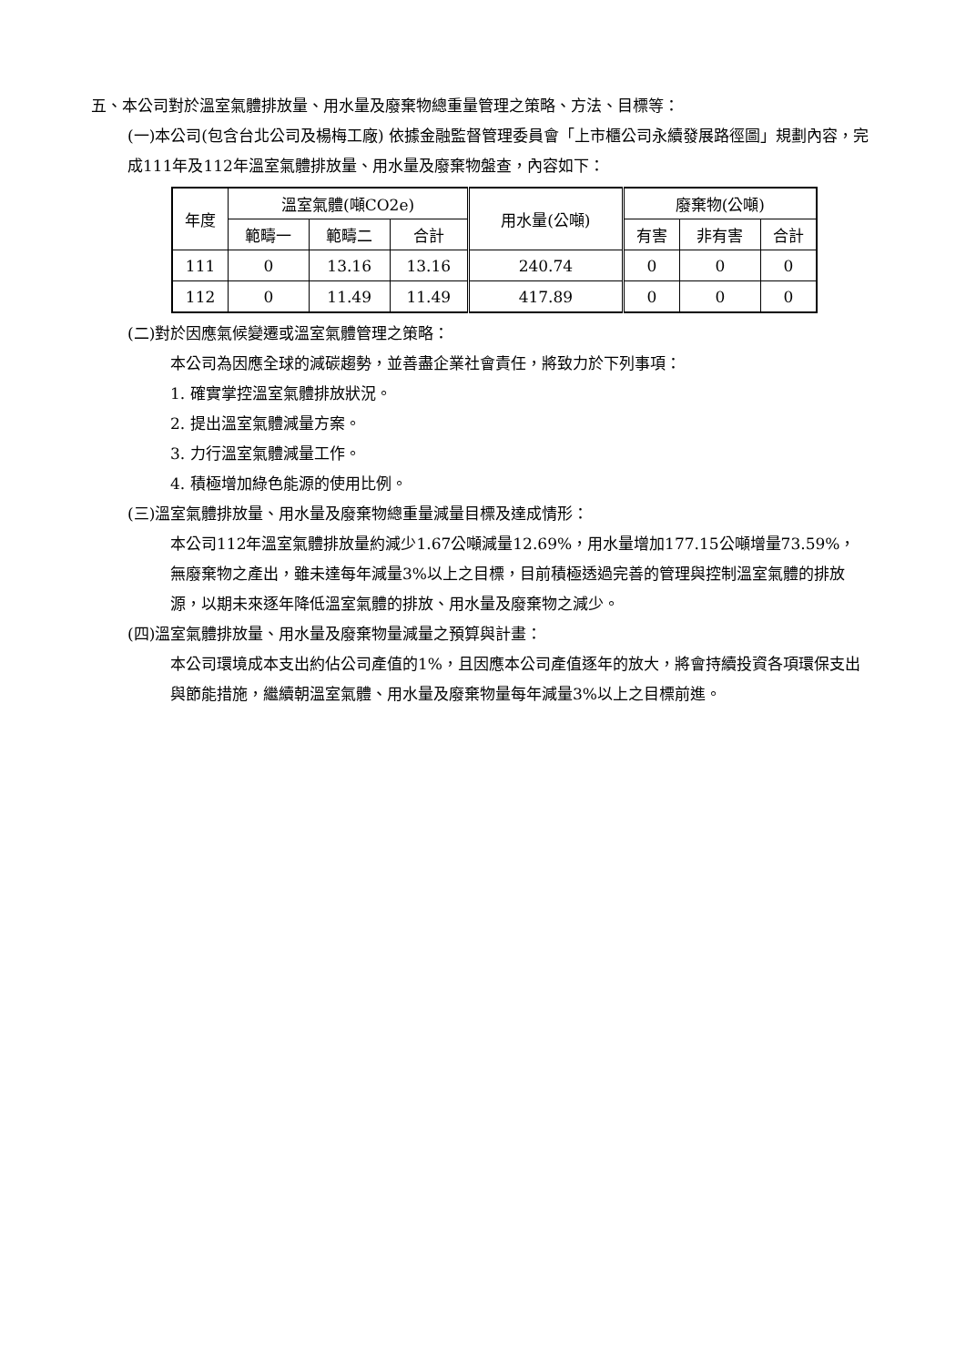五、本公司對於溫室氣體排放量、用水量及廢棄物總重量管理之策略、方法、目標等：
(一)本公司(包含台北公司及楊梅工廠) 依據金融監督管理委員會「上市櫃公司永續發展路徑圖」規劃內容，完成111年及112年溫室氣體排放量、用水量及廢棄物盤查，內容如下：
| 年度 | 溫室氣體(噸CO2e) | | | 用水量(公噸) | 廢棄物(公噸) | | |
| | 範疇一 | 範疇二 | 合計 | | 有害 | 非有害 | 合計 |
| 111 | 0 | 13.16 | 13.16 | 240.74 | 0 | 0 | 0 |
| 112 | 0 | 11.49 | 11.49 | 417.89 | 0 | 0 | 0 |
(二)對於因應氣候變遷或溫室氣體管理之策略：
本公司為因應全球的減碳趨勢，並善盡企業社會責任，將致力於下列事項：
1. 確實掌控溫室氣體排放狀況。
2. 提出溫室氣體減量方案。
3. 力行溫室氣體減量工作。
4. 積極增加綠色能源的使用比例。
(三)溫室氣體排放量、用水量及廢棄物總重量減量目標及達成情形：
本公司112年溫室氣體排放量約減少1.67公噸減量12.69%，用水量增加177.15公噸增量73.59%，無廢棄物之產出，雖未達每年減量3%以上之目標，目前積極透過完善的管理與控制溫室氣體的排放源，以期未來逐年降低溫室氣體的排放、用水量及廢棄物之減少。
(四)溫室氣體排放量、用水量及廢棄物量減量之預算與計畫：
本公司環境成本支出約佔公司產值的1%，且因應本公司產值逐年的放大，將會持續投資各項環保支出與節能措施，繼續朝溫室氣體、用水量及廢棄物量每年減量3%以上之目標前進。